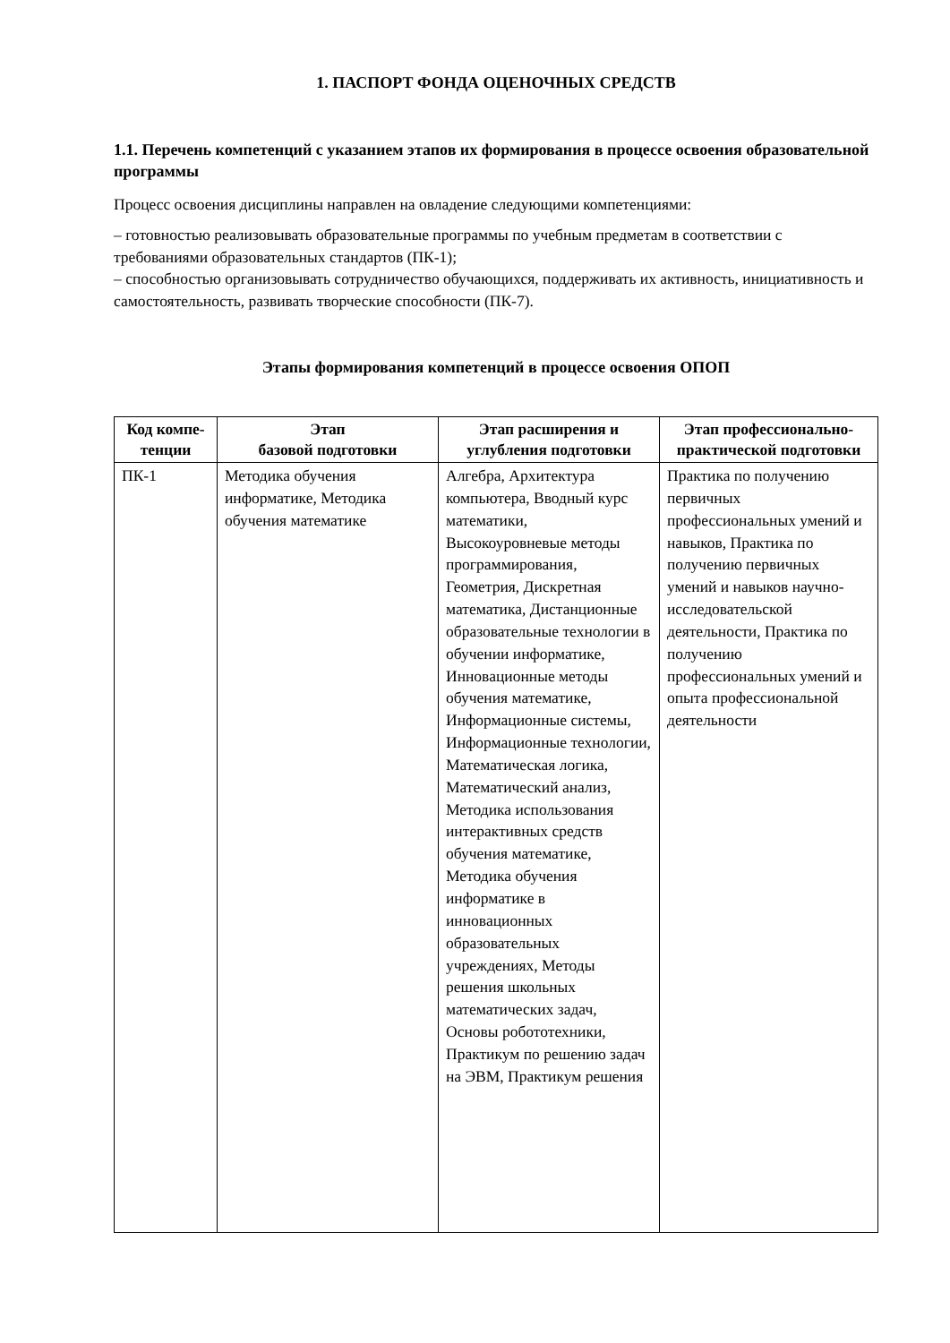1. ПАСПОРТ ФОНДА ОЦЕНОЧНЫХ СРЕДСТВ
1.1. Перечень компетенций с указанием этапов их формирования в процессе освоения образовательной программы
Процесс освоения дисциплины направлен на овладение следующими компетенциями:
– готовностью реализовывать образовательные программы по учебным предметам в соответствии с требованиями образовательных стандартов (ПК-1);
– способностью организовывать сотрудничество обучающихся, поддерживать их активность, инициативность и самостоятельность, развивать творческие способности (ПК-7).
Этапы формирования компетенций в процессе освоения ОПОП
| Код компе- тенции | Этап базовой подготовки | Этап расширения и углубления подготовки | Этап профессионально-практической подготовки |
| --- | --- | --- | --- |
| ПК-1 | Методика обучения информатике, Методика обучения математике | Алгебра, Архитектура компьютера, Вводный курс математики, Высокоуровневые методы программирования, Геометрия, Дискретная математика, Дистанционные образовательные технологии в обучении информатике, Инновационные методы обучения математике, Информационные системы, Информационные технологии, Математическая логика, Математический анализ, Методика использования интерактивных средств обучения математике, Методика обучения информатике в инновационных образовательных учреждениях, Методы решения школьных математических задач, Основы робототехники, Практикум по решению задач на ЭВМ, Практикум решения | Практика по получению первичных профессиональных умений и навыков, Практика по получению первичных умений и навыков научно-исследовательской деятельности, Практика по получению профессиональных умений и опыта профессиональной деятельности |